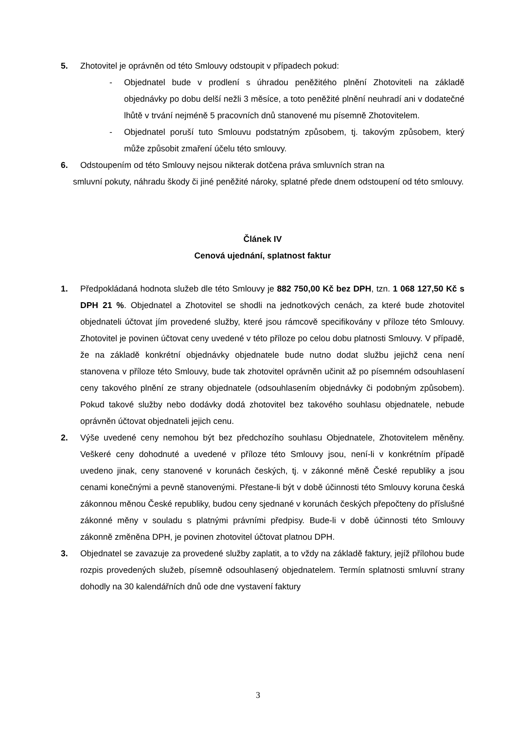5. Zhotovitel je oprávněn od této Smlouvy odstoupit v případech pokud:
- Objednatel bude v prodlení s úhradou peněžitého plnění Zhotoviteli na základě objednávky po dobu delší nežli 3 měsíce, a toto peněžité plnění neuhradí ani v dodatečné lhůtě v trvání nejméně 5 pracovních dnů stanovené mu písemně Zhotovitelem.
- Objednatel poruší tuto Smlouvu podstatným způsobem, tj. takovým způsobem, který může způsobit zmaření účelu této smlouvy.
6. Odstoupením od této Smlouvy nejsou nikterak dotčena práva smluvních stran na
smluvní pokuty, náhradu škody či jiné peněžité nároky, splatné přede dnem odstoupení od této smlouvy.
Článek IV
Cenová ujednání, splatnost faktur
1. Předpokládaná hodnota služeb dle této Smlouvy je 882 750,00 Kč bez DPH, tzn. 1 068 127,50 Kč s DPH 21 %. Objednatel a Zhotovitel se shodli na jednotkových cenách, za které bude zhotovitel objednateli účtovat jím provedené služby, které jsou rámcově specifikovány v příloze této Smlouvy. Zhotovitel je povinen účtovat ceny uvedené v této příloze po celou dobu platnosti Smlouvy. V případě, že na základě konkrétní objednávky objednatele bude nutno dodat službu jejichž cena není stanovena v příloze této Smlouvy, bude tak zhotovitel oprávněn učinit až po písemném odsouhlasení ceny takového plnění ze strany objednatele (odsouhlasením objednávky či podobným způsobem). Pokud takové služby nebo dodávky dodá zhotovitel bez takového souhlasu objednatele, nebude oprávněn účtovat objednateli jejich cenu.
2. Výše uvedené ceny nemohou být bez předchozího souhlasu Objednatele, Zhotovitelem měněny. Veškeré ceny dohodnuté a uvedené v příloze této Smlouvy jsou, není-li v konkrétním případě uvedeno jinak, ceny stanovené v korunách českých, tj. v zákonné měně České republiky a jsou cenami konečnými a pevně stanovenými. Přestane-li být v době účinnosti této Smlouvy koruna česká zákonnou měnou České republiky, budou ceny sjednané v korunách českých přepočteny do příslušné zákonné měny v souladu s platnými právními předpisy. Bude-li v době účinnosti této Smlouvy zákonně změněna DPH, je povinen zhotovitel účtovat platnou DPH.
3. Objednatel se zavazuje za provedené služby zaplatit, a to vždy na základě faktury, jejíž přílohou bude rozpis provedených služeb, písemně odsouhlasený objednatelem. Termín splatnosti smluvní strany dohodly na 30 kalendářních dnů ode dne vystavení faktury
3